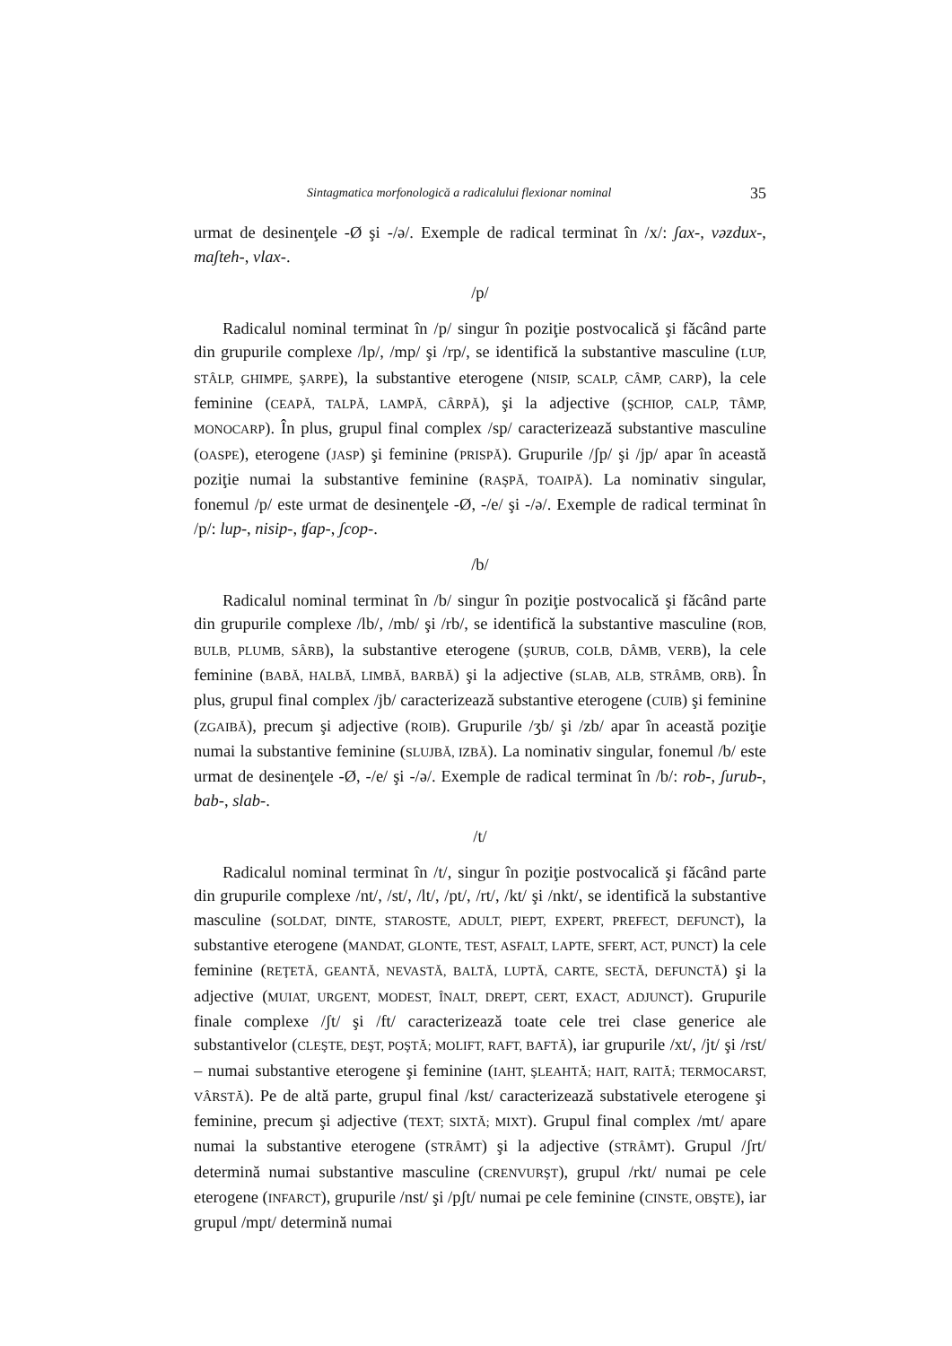Sintagmatica morfonologică a radicalului flexionar nominal 35
urmat de desinenţele -Ø şi -/ə/. Exemple de radical terminat în /x/: ʃax-, vəzdux-, maʃteh-, vlax-.
/p/
Radicalul nominal terminat în /p/ singur în poziţie postvocalică şi făcând parte din grupurile complexe /lp/, /mp/ şi /rp/, se identifică la substantive masculine (LUP, STÂLP, GHIMPE, ŞARPE), la substantive eterogene (NISIP, SCALP, CÂMP, CARP), la cele feminine (CEAPĂ, TALPĂ, LAMPĂ, CÂRPĂ), şi la adjective (ŞCHIOP, CALP, TÂMP, MONOCARP). În plus, grupul final complex /sp/ caracterizează substantive masculine (OASPE), eterogene (JASP) şi feminine (PRISPĂ). Grupurile /ʃp/ şi /jp/ apar în această poziţie numai la substantive feminine (RAŞPĂ, TOAIPĂ). La nominativ singular, fonemul /p/ este urmat de desinenţele -Ø, -/e/ şi -/ə/. Exemple de radical terminat în /p/: lup-, nisip-, ʧap-, ʃcop-.
/b/
Radicalul nominal terminat în /b/ singur în poziţie postvocalică şi făcând parte din grupurile complexe /lb/, /mb/ şi /rb/, se identifică la substantive masculine (ROB, BULB, PLUMB, SÂRB), la substantive eterogene (ŞURUB, COLB, DÂMB, VERB), la cele feminine (BABĂ, HALBĂ, LIMBĂ, BARBĂ) şi la adjective (SLAB, ALB, STRÂMB, ORB). În plus, grupul final complex /jb/ caracterizează substantive eterogene (CUIB) şi feminine (ZGAIBĂ), precum şi adjective (ROIB). Grupurile /ʒb/ şi /zb/ apar în această poziţie numai la substantive feminine (SLUJBĂ, IZBĂ). La nominativ singular, fonemul /b/ este urmat de desinenţele -Ø, -/e/ şi -/ə/. Exemple de radical terminat în /b/: rob-, ʃurub-, bab-, slab-.
/t/
Radicalul nominal terminat în /t/, singur în poziţie postvocalică şi făcând parte din grupurile complexe /nt/, /st/, /lt/, /pt/, /rt/, /kt/ şi /nkt/, se identifică la substantive masculine (SOLDAT, DINTE, STAROSTE, ADULT, PIEPT, EXPERT, PREFECT, DEFUNCT), la substantive eterogene (MANDAT, GLONTE, TEST, ASFALT, LAPTE, SFERT, ACT, PUNCT) la cele feminine (REŢETĂ, GEANTĂ, NEVASTĂ, BALTĂ, LUPTĂ, CARTE, SECTĂ, DEFUNCTĂ) şi la adjective (MUIAT, URGENT, MODEST, ÎNALT, DREPT, CERT, EXACT, ADJUNCT). Grupurile finale complexe /ʃt/ şi /ft/ caracterizează toate cele trei clase generice ale substantivelor (CLEŞTE, DEŞT, POŞTĂ; MOLIFT, RAFT, BAFTĂ), iar grupurile /xt/, /jt/ şi /rst/ – numai substantive eterogene şi feminine (IAHT, ŞLEAHTĂ; HAIT, RAITĂ; TERMOCARST, VÂRSTĂ). Pe de altă parte, grupul final /kst/ caracterizează substativele eterogene şi feminine, precum şi adjective (TEXT; SIXTĂ; MIXT). Grupul final complex /mt/ apare numai la substantive eterogene (STRÂMT) şi la adjective (STRÂMT). Grupul /ʃrt/ determină numai substantive masculine (CRENVURŞT), grupul /rkt/ numai pe cele eterogene (INFARCT), grupurile /nst/ şi /pʃt/ numai pe cele feminine (CINSTE, OBŞTE), iar grupul /mpt/ determină numai